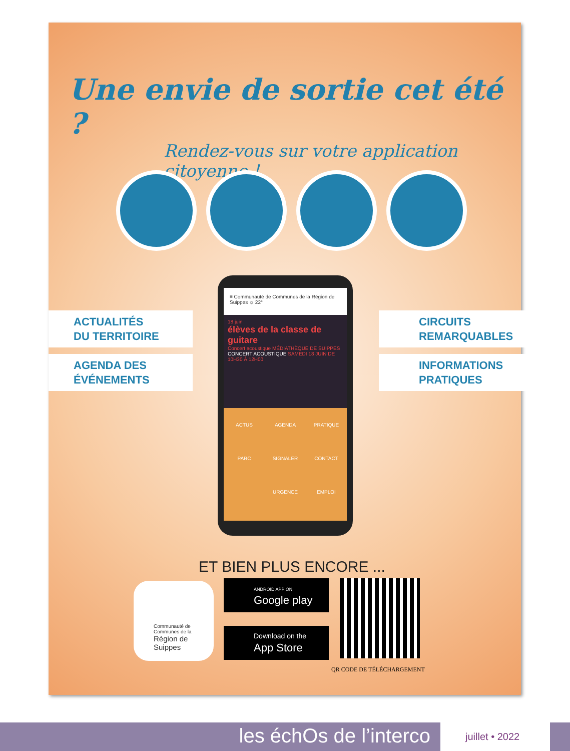Une envie de sortie cet été ?
Rendez-vous sur votre application citoyenne !
ACTUALITÉS
DU TERRITOIRE
AGENDA DES
ÉVÉNEMENTS
CIRCUITS
REMARQUABLES
INFORMATIONS
PRATIQUES
≡ Communauté de Communes de la Région de Suippes ☼ 22°
18 juin
élèves de la classe de guitare
Concert acoustique MÉDIATHÈQUE DE SUIPPES
CONCERT ACOUSTIQUE SAMEDI 18 JUIN DE 10H30 À 12H00
ACTUS AGENDA PRATIQUE PARC SIGNALER CONTACT URGENCE EMPLOI
ET BIEN PLUS ENCORE ...
Communauté de Communes de la
Région de Suippes
ANDROID APP ON
Google play
Download on the
App Store
QR CODE DE TÉLÉCHARGEMENT
les échOs de l’interco juillet • 2022